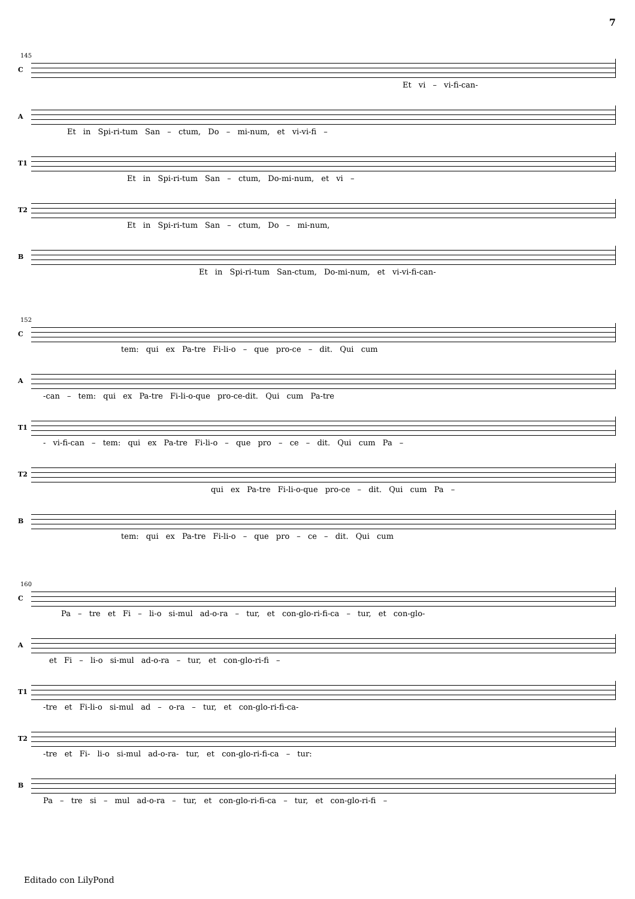7
145
C
Et vi – vi-fi-can-
A
Et in Spi-ri-tum San – ctum, Do – mi-num, et vi-vi-fi –
T1
Et in Spi-ri-tum San – ctum, Do-mi-num, et vi –
T2
Et in Spi-ri-tum San – ctum, Do – mi-num,
B
Et in Spi-ri-tum San-ctum, Do-mi-num, et vi-vi-fi-can-
152
C
tem: qui ex Pa-tre Fi-li-o – que pro-ce – dit. Qui cum
A
-can – tem: qui ex Pa-tre Fi-li-o-que pro-ce-dit. Qui cum Pa-tre
T1
- vi-fi-can – tem: qui ex Pa-tre Fi-li-o – que pro – ce – dit. Qui cum Pa –
T2
qui ex Pa-tre Fi-li-o-que pro-ce – dit. Qui cum Pa –
B
tem: qui ex Pa-tre Fi-li-o – que pro – ce – dit. Qui cum
160
C
Pa – tre et Fi – li-o si-mul ad-o-ra – tur, et con-glo-ri-fi-ca – tur, et con-glo-
A
et Fi – li-o si-mul ad-o-ra – tur, et con-glo-ri-fi –
T1
-tre et Fi-li-o si-mul ad – o-ra – tur, et con-glo-ri-fi-ca-
T2
-tre et Fi- li-o si-mul ad-o-ra- tur, et con-glo-ri-fi-ca – tur:
B
Pa – tre si – mul ad-o-ra – tur, et con-glo-ri-fi-ca – tur, et con-glo-ri-fi –
Editado con LilyPond